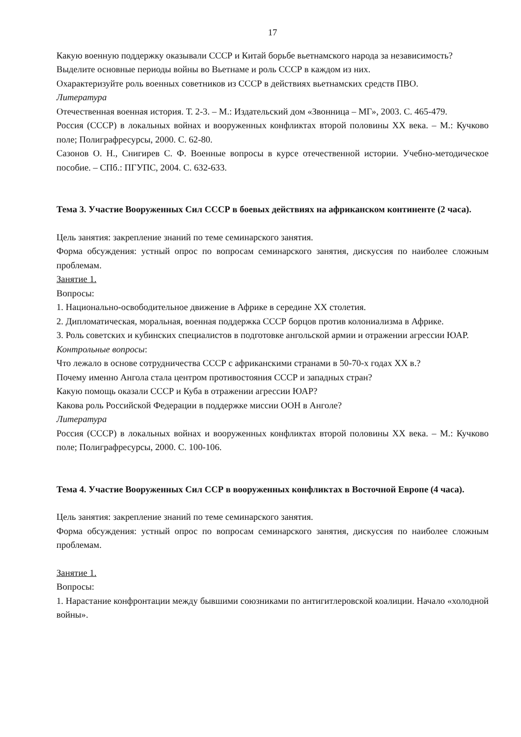17
Какую военную поддержку оказывали СССР и Китай борьбе вьетнамского народа за независимость?
Выделите основные периоды войны во Вьетнаме и роль СССР в каждом из них.
Охарактеризуйте роль военных советников из СССР в действиях вьетнамских средств ПВО.
Литература
Отечественная военная история. Т. 2-3. – М.: Издательский дом «Звонница – МГ», 2003. С. 465-479.
Россия (СССР) в локальных войнах и вооруженных конфликтах второй половины XX века. – М.: Кучково поле; Полиграфресурсы, 2000. С. 62-80.
Сазонов О. Н., Снигирев С. Ф. Военные вопросы в курсе отечественной истории. Учебно-методическое пособие. – СПб.: ПГУПС, 2004. С. 632-633.
Тема 3. Участие Вооруженных Сил СССР в боевых действиях на африканском континенте (2 часа).
Цель занятия: закрепление знаний по теме семинарского занятия.
Форма обсуждения: устный опрос по вопросам семинарского занятия, дискуссия по наиболее сложным проблемам.
Занятие 1.
Вопросы:
1. Национально-освободительное движение в Африке в середине XX столетия.
2. Дипломатическая, моральная, военная поддержка СССР борцов против колониализма в Африке.
3. Роль советских и кубинских специалистов в подготовке ангольской армии и отражении агрессии ЮАР.
Контрольные вопросы:
Что лежало в основе сотрудничества СССР с африканскими странами в 50-70-х годах XX в.?
Почему именно Ангола стала центром противостояния СССР и западных стран?
Какую помощь оказали СССР и Куба в отражении агрессии ЮАР?
Какова роль Российской Федерации в поддержке миссии ООН в Анголе?
Литература
Россия (СССР) в локальных войнах и вооруженных конфликтах второй половины XX века. – М.: Кучково поле; Полиграфресурсы, 2000. С. 100-106.
Тема 4. Участие Вооруженных Сил ССР в вооруженных конфликтах в Восточной Европе (4 часа).
Цель занятия: закрепление знаний по теме семинарского занятия.
Форма обсуждения: устный опрос по вопросам семинарского занятия, дискуссия по наиболее сложным проблемам.
Занятие 1.
Вопросы:
1. Нарастание конфронтации между бывшими союзниками по антигитлеровской коалиции. Начало «холодной войны».